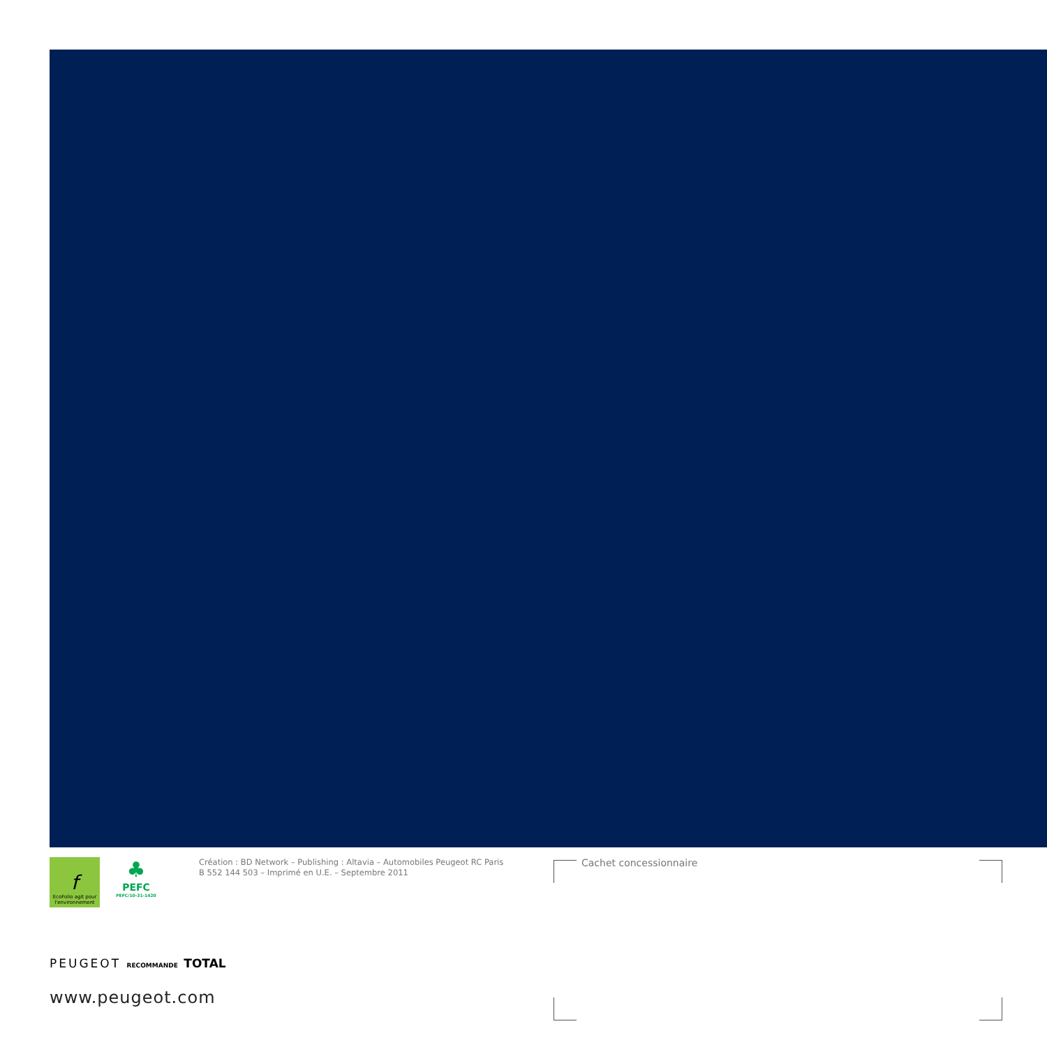f
EcoFolio agit pour l'environnement
♣
PEFC
PEFC/10-31-1420
Création : BD Network – Publishing : Altavia – Automobiles Peugeot RC Paris
B 552 144 503 – Imprimé en U.E. – Septembre 2011
Cachet concessionnaire
PEUGEOT RECOMMANDE TOTAL
www.peugeot.com